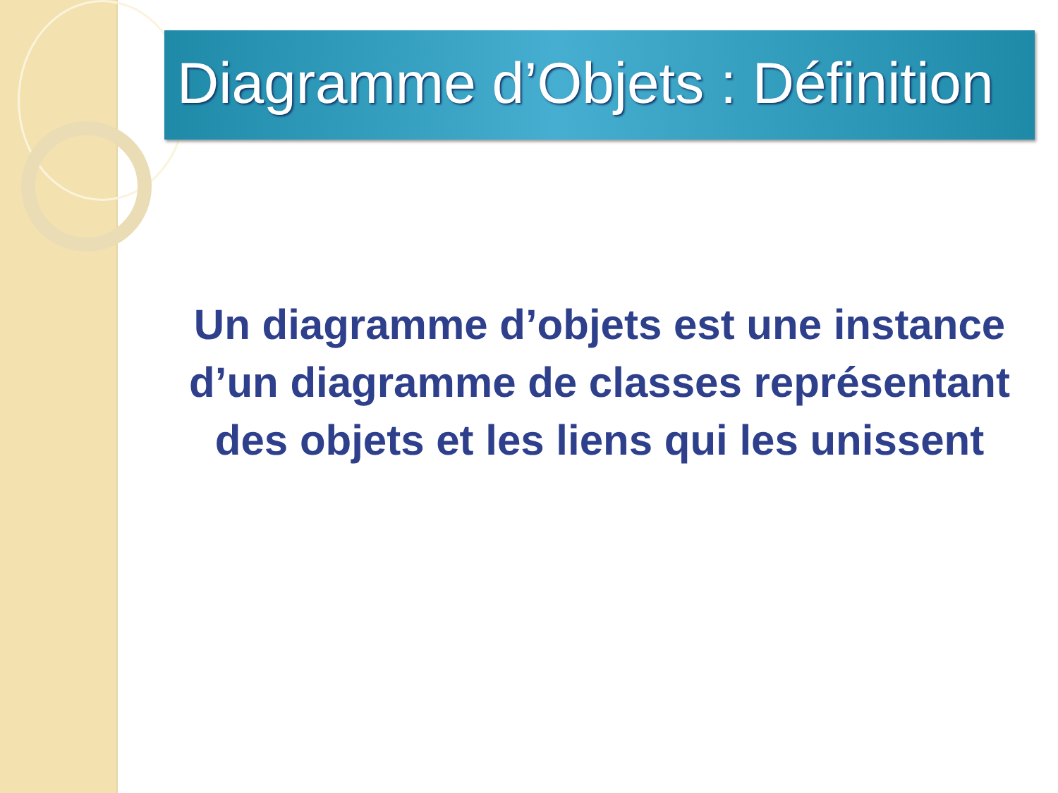Diagramme d’Objets : Définition
Un diagramme d’objets est une instance d’un diagramme de classes représentant des objets et les liens qui les unissent